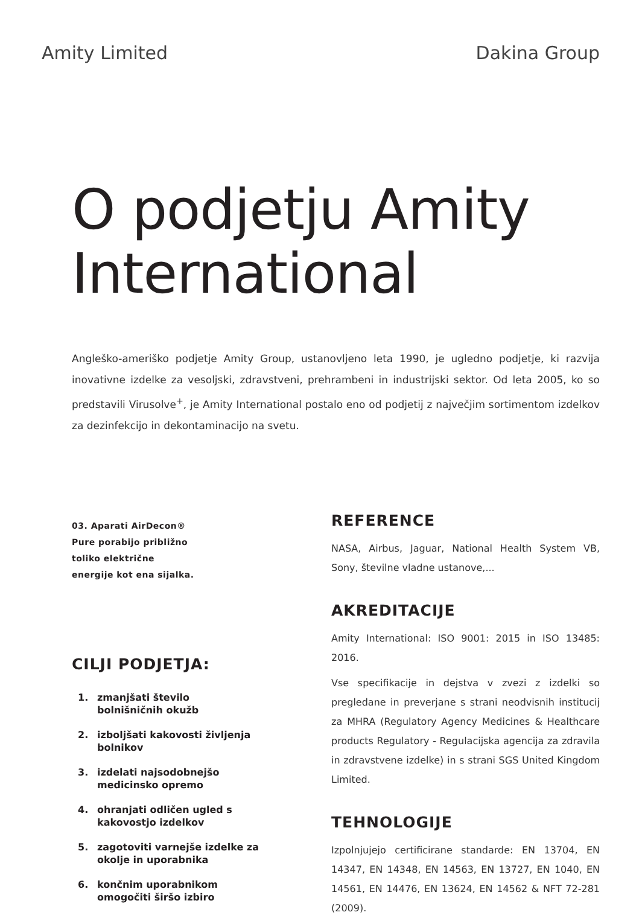Amity Limited Dakina Group
O podjetju Amity
International
Angleško-ameriško podjetje Amity Group, ustanovljeno leta 1990, je ugledno podjetje, ki razvija inovativne izdelke za vesoljski, zdravstveni, prehrambeni in industrijski sektor. Od leta 2005, ko so predstavili Virusolve<sup>+</sup>, je Amity International postalo eno od podjetij z največjim sortimentom izdelkov za dezinfekcijo in dekontaminacijo na svetu.
03. Aparati AirDecon®
Pure porabijo približno
toliko električne
energije kot ena sijalka.
CILJI PODJETJA:
1. zmanjšati število
bolnišničnih okužb
2. izboljšati kakovosti življenja
bolnikov
3. izdelati najsodobnejšo
medicinsko opremo
4. ohranjati odličen ugled s
kakovostjo izdelkov
5. zagotoviti varnejše izdelke za
okolje in uporabnika
6. končnim uporabnikom
omogočiti širšo izbiro
REFERENCE
NASA, Airbus, Jaguar, National Health System VB, Sony, številne vladne ustanove,...
AKREDITACIJE
Amity International: ISO 9001: 2015 in ISO 13485: 2016.
Vse specifikacije in dejstva v zvezi z izdelki so pregledane in preverjane s strani neodvisnih institucij za MHRA (Regulatory Agency Medicines & Healthcare products Regulatory - Regulacijska agencija za zdravila in zdravstvene izdelke) in s strani SGS United Kingdom Limited.
TEHNOLOGIJE
Izpolnjujejo certificirane standarde: EN 13704, EN 14347, EN 14348, EN 14563, EN 13727, EN 1040, EN 14561, EN 14476, EN 13624, EN 14562 & NFT 72-281 (2009).